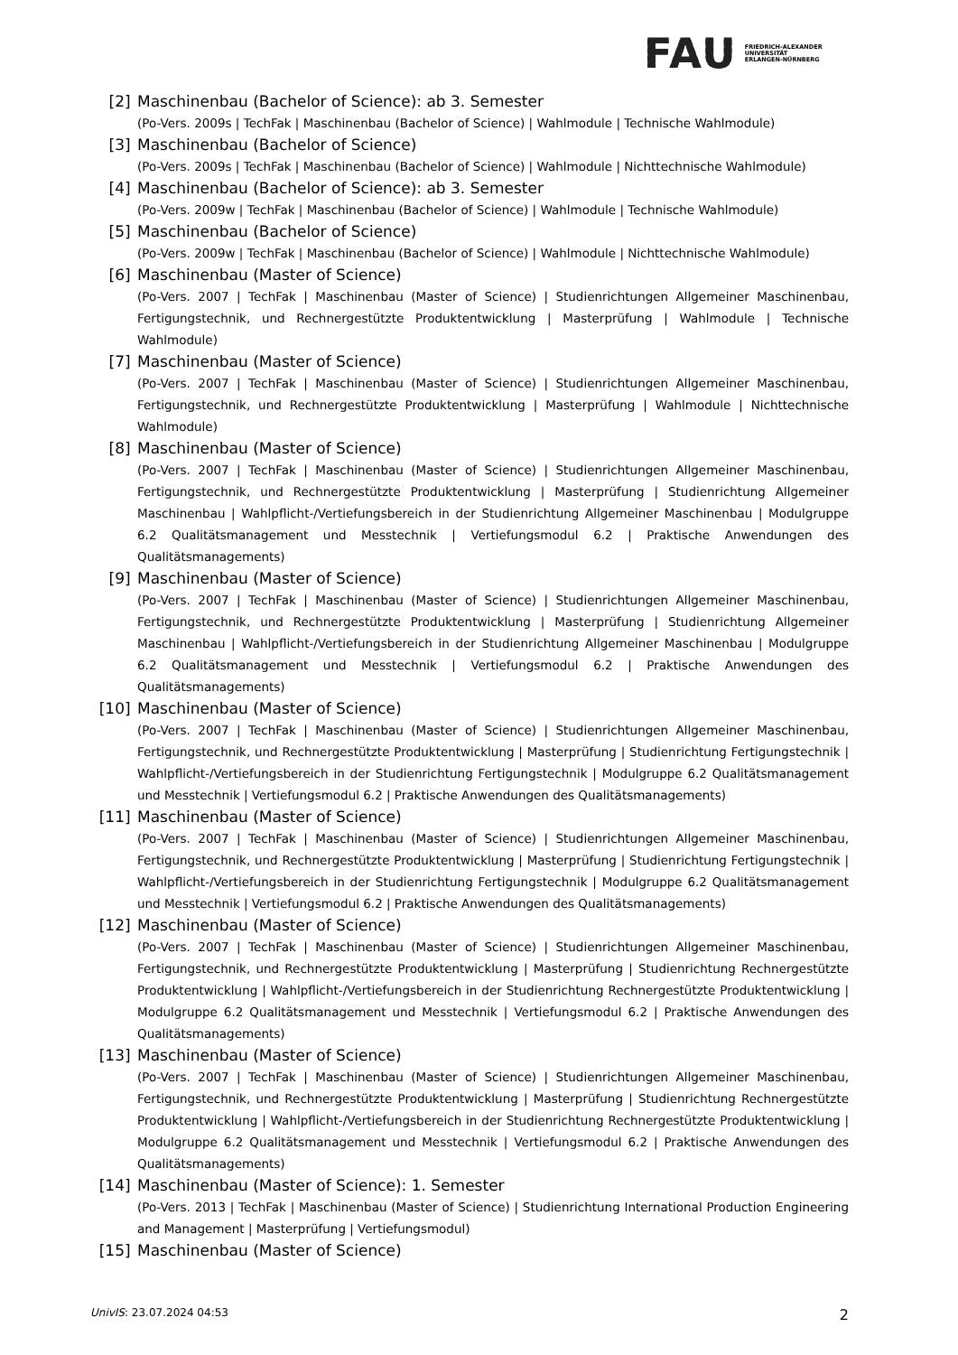FAU
FRIEDRICH-ALEXANDER
UNIVERSITÄT
ERLANGEN-NÜRNBERG
[2] Maschinenbau (Bachelor of Science): ab 3. Semester
(Po-Vers. 2009s | TechFak | Maschinenbau (Bachelor of Science) | Wahlmodule | Technische Wahlmodule)
[3] Maschinenbau (Bachelor of Science)
(Po-Vers. 2009s | TechFak | Maschinenbau (Bachelor of Science) | Wahlmodule | Nichttechnische Wahlmodule)
[4] Maschinenbau (Bachelor of Science): ab 3. Semester
(Po-Vers. 2009w | TechFak | Maschinenbau (Bachelor of Science) | Wahlmodule | Technische Wahlmodule)
[5] Maschinenbau (Bachelor of Science)
(Po-Vers. 2009w | TechFak | Maschinenbau (Bachelor of Science) | Wahlmodule | Nichttechnische Wahlmodule)
[6] Maschinenbau (Master of Science)
(Po-Vers. 2007 | TechFak | Maschinenbau (Master of Science) | Studienrichtungen Allgemeiner Maschinenbau, Fertigungstechnik, und Rechnergestützte Produktentwicklung | Masterprüfung | Wahlmodule | Technische Wahlmodule)
[7] Maschinenbau (Master of Science)
(Po-Vers. 2007 | TechFak | Maschinenbau (Master of Science) | Studienrichtungen Allgemeiner Maschinenbau, Fertigungstechnik, und Rechnergestützte Produktentwicklung | Masterprüfung | Wahlmodule | Nichttechnische Wahlmodule)
[8] Maschinenbau (Master of Science)
(Po-Vers. 2007 | TechFak | Maschinenbau (Master of Science) | Studienrichtungen Allgemeiner Maschinenbau, Fertigungstechnik, und Rechnergestützte Produktentwicklung | Masterprüfung | Studienrichtung Allgemeiner Maschinenbau | Wahlpflicht-/Vertiefungsbereich in der Studienrichtung Allgemeiner Maschinenbau | Modulgruppe 6.2 Qualitätsmanagement und Messtechnik | Vertiefungsmodul 6.2 | Praktische Anwendungen des Qualitätsmanagements)
[9] Maschinenbau (Master of Science)
(Po-Vers. 2007 | TechFak | Maschinenbau (Master of Science) | Studienrichtungen Allgemeiner Maschinenbau, Fertigungstechnik, und Rechnergestützte Produktentwicklung | Masterprüfung | Studienrichtung Allgemeiner Maschinenbau | Wahlpflicht-/Vertiefungsbereich in der Studienrichtung Allgemeiner Maschinenbau | Modulgruppe 6.2 Qualitätsmanagement und Messtechnik | Vertiefungsmodul 6.2 | Praktische Anwendungen des Qualitätsmanagements)
[10] Maschinenbau (Master of Science)
(Po-Vers. 2007 | TechFak | Maschinenbau (Master of Science) | Studienrichtungen Allgemeiner Maschinenbau, Fertigungstechnik, und Rechnergestützte Produktentwicklung | Masterprüfung | Studienrichtung Fertigungstechnik | Wahlpflicht-/Vertiefungsbereich in der Studienrichtung Fertigungstechnik | Modulgruppe 6.2 Qualitätsmanagement und Messtechnik | Vertiefungsmodul 6.2 | Praktische Anwendungen des Qualitätsmanagements)
[11] Maschinenbau (Master of Science)
(Po-Vers. 2007 | TechFak | Maschinenbau (Master of Science) | Studienrichtungen Allgemeiner Maschinenbau, Fertigungstechnik, und Rechnergestützte Produktentwicklung | Masterprüfung | Studienrichtung Fertigungstechnik | Wahlpflicht-/Vertiefungsbereich in der Studienrichtung Fertigungstechnik | Modulgruppe 6.2 Qualitätsmanagement und Messtechnik | Vertiefungsmodul 6.2 | Praktische Anwendungen des Qualitätsmanagements)
[12] Maschinenbau (Master of Science)
(Po-Vers. 2007 | TechFak | Maschinenbau (Master of Science) | Studienrichtungen Allgemeiner Maschinenbau, Fertigungstechnik, und Rechnergestützte Produktentwicklung | Masterprüfung | Studienrichtung Rechnergestützte Produktentwicklung | Wahlpflicht-/Vertiefungsbereich in der Studienrichtung Rechnergestützte Produktentwicklung | Modulgruppe 6.2 Qualitätsmanagement und Messtechnik | Vertiefungsmodul 6.2 | Praktische Anwendungen des Qualitätsmanagements)
[13] Maschinenbau (Master of Science)
(Po-Vers. 2007 | TechFak | Maschinenbau (Master of Science) | Studienrichtungen Allgemeiner Maschinenbau, Fertigungstechnik, und Rechnergestützte Produktentwicklung | Masterprüfung | Studienrichtung Rechnergestützte Produktentwicklung | Wahlpflicht-/Vertiefungsbereich in der Studienrichtung Rechnergestützte Produktentwicklung | Modulgruppe 6.2 Qualitätsmanagement und Messtechnik | Vertiefungsmodul 6.2 | Praktische Anwendungen des Qualitätsmanagements)
[14] Maschinenbau (Master of Science): 1. Semester
(Po-Vers. 2013 | TechFak | Maschinenbau (Master of Science) | Studienrichtung International Production Engineering and Management | Masterprüfung | Vertiefungsmodul)
[15] Maschinenbau (Master of Science)
UnivIS: 23.07.2024 04:53 2